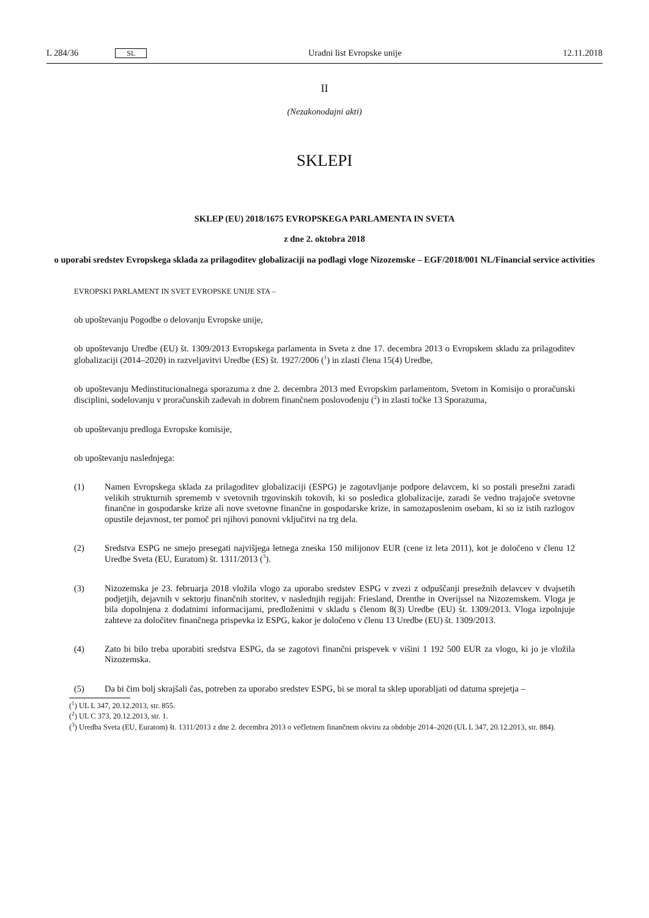L 284/36 SL
Uradni list Evropske unije 12.11.2018
II
(Nezakonodajni akti)
SKLEPI
SKLEP (EU) 2018/1675 EVROPSKEGA PARLAMENTA IN SVETA
z dne 2. oktobra 2018
o uporabi sredstev Evropskega sklada za prilagoditev globalizaciji na podlagi vloge Nizozemske – EGF/2018/001 NL/Financial service activities
EVROPSKI PARLAMENT IN SVET EVROPSKE UNIJE STA –
ob upoštevanju Pogodbe o delovanju Evropske unije,
ob upoštevanju Uredbe (EU) št. 1309/2013 Evropskega parlamenta in Sveta z dne 17. decembra 2013 o Evropskem skladu za prilagoditev globalizaciji (2014–2020) in razveljavitvi Uredbe (ES) št. 1927/2006 (<sup>1</sup>) in zlasti člena 15(4) Uredbe,
ob upoštevanju Medinstitucionalnega sporazuma z dne 2. decembra 2013 med Evropskim parlamentom, Svetom in Komisijo o proračunski disciplini, sodelovanju v proračunskih zadevah in dobrem finančnem poslovodenju (<sup>2</sup>) in zlasti točke 13 Sporazuma,
ob upoštevanju predloga Evropske komisije,
ob upoštevanju naslednjega:
(1) Namen Evropskega sklada za prilagoditev globalizaciji (ESPG) je zagotavljanje podpore delavcem, ki so postali presežni zaradi velikih strukturnih sprememb v svetovnih trgovinskih tokovih, ki so posledica globalizacije, zaradi še vedno trajajoče svetovne finančne in gospodarske krize ali nove svetovne finančne in gospodarske krize, in samozaposlenim osebam, ki so iz istih razlogov opustile dejavnost, ter pomoč pri njihovi ponovni vključitvi na trg dela.
(2) Sredstva ESPG ne smejo presegati najvišjega letnega zneska 150 milijonov EUR (cene iz leta 2011), kot je določeno v členu 12 Uredbe Sveta (EU, Euratom) št. 1311/2013 (<sup>3</sup>).
(3) Nizozemska je 23. februarja 2018 vložila vlogo za uporabo sredstev ESPG v zvezi z odpuščanji presežnih delavcev v dvajsetih podjetjih, dejavnih v sektorju finančnih storitev, v naslednjih regijah: Friesland, Drenthe in Overijssel na Nizozemskem. Vloga je bila dopolnjena z dodatnimi informacijami, predloženimi v skladu s členom 8(3) Uredbe (EU) št. 1309/2013. Vloga izpolnjuje zahteve za določitev finančnega prispevka iz ESPG, kakor je določeno v členu 13 Uredbe (EU) št. 1309/2013.
(4) Zato bi bilo treba uporabiti sredstva ESPG, da se zagotovi finančni prispevek v višini 1 192 500 EUR za vlogo, ki jo je vložila Nizozemska.
(5) Da bi čim bolj skrajšali čas, potreben za uporabo sredstev ESPG, bi se moral ta sklep uporabljati od datuma sprejetja –
(<sup>1</sup>) UL L 347, 20.12.2013, str. 855.
(<sup>2</sup>) UL C 373, 20.12.2013, str. 1.
(<sup>3</sup>) Uredba Sveta (EU, Euratom) št. 1311/2013 z dne 2. decembra 2013 o večletnem finančnem okviru za obdobje 2014–2020 (UL L 347, 20.12.2013, str. 884).